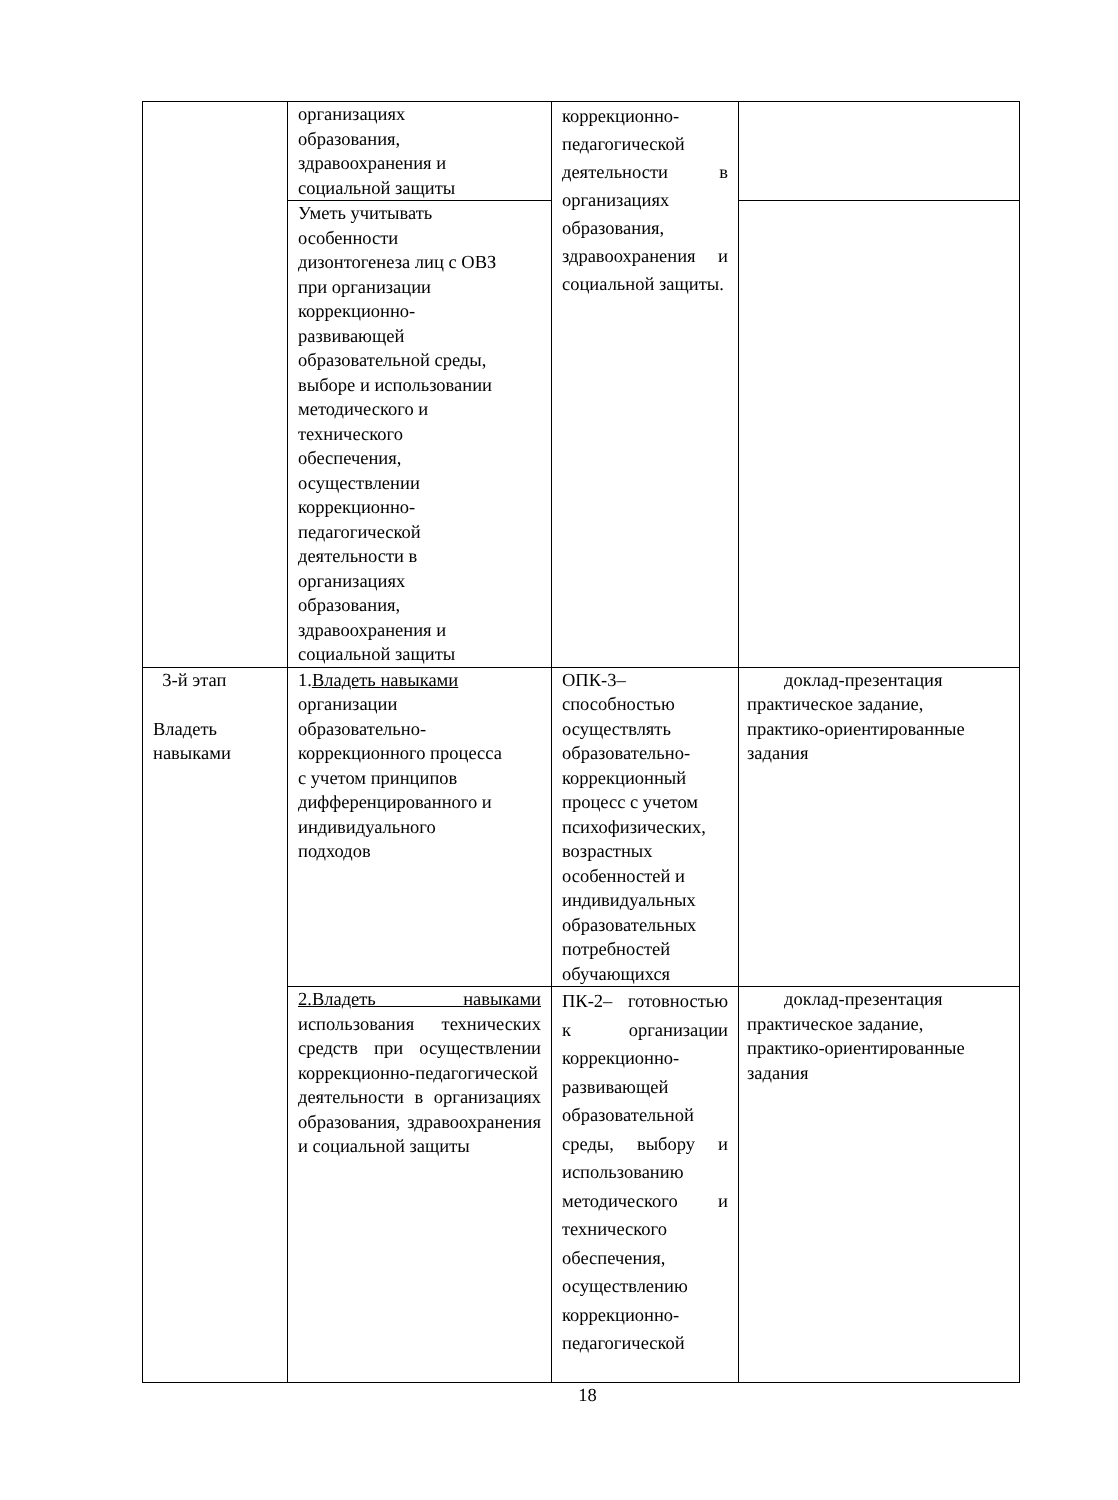| | организациях образования, здравоохранения и социальной защиты | коррекционно-педагогической деятельности в организациях образования, здравоохранения и социальной защиты. | |
| | Уметь учитывать особенности дизонтогенеза лиц с ОВЗ при организации коррекционно- развивающей образовательной среды, выборе и использовании методического и технического обеспечения, осуществлении коррекционно- педагогической деятельности в организациях образования, здравоохранения и социальной защиты | | |
| 3-й этап Владеть навыками | 1. Владеть навыками организации образовательно- коррекционного процесса с учетом принципов дифференцированного и индивидуального подходов | ОПК-3– способностью осуществлять образовательно- коррекционный процесс с учетом психофизических, возрастных особенностей и индивидуальных образовательных потребностей обучающихся | доклад-презентация практическое задание, практико-ориентированные задания |
| | 2.Владеть навыками использования технических средств при осуществлении коррекционно-педагогической деятельности в организациях образования, здравоохранения и социальной защиты | ПК-2– готовностью к организации коррекционно-развивающей образовательной среды, выбору и использованию методического и технического обеспечения, осуществлению коррекционно-педагогической | доклад-презентация практическое задание, практико-ориентированные задания |
18